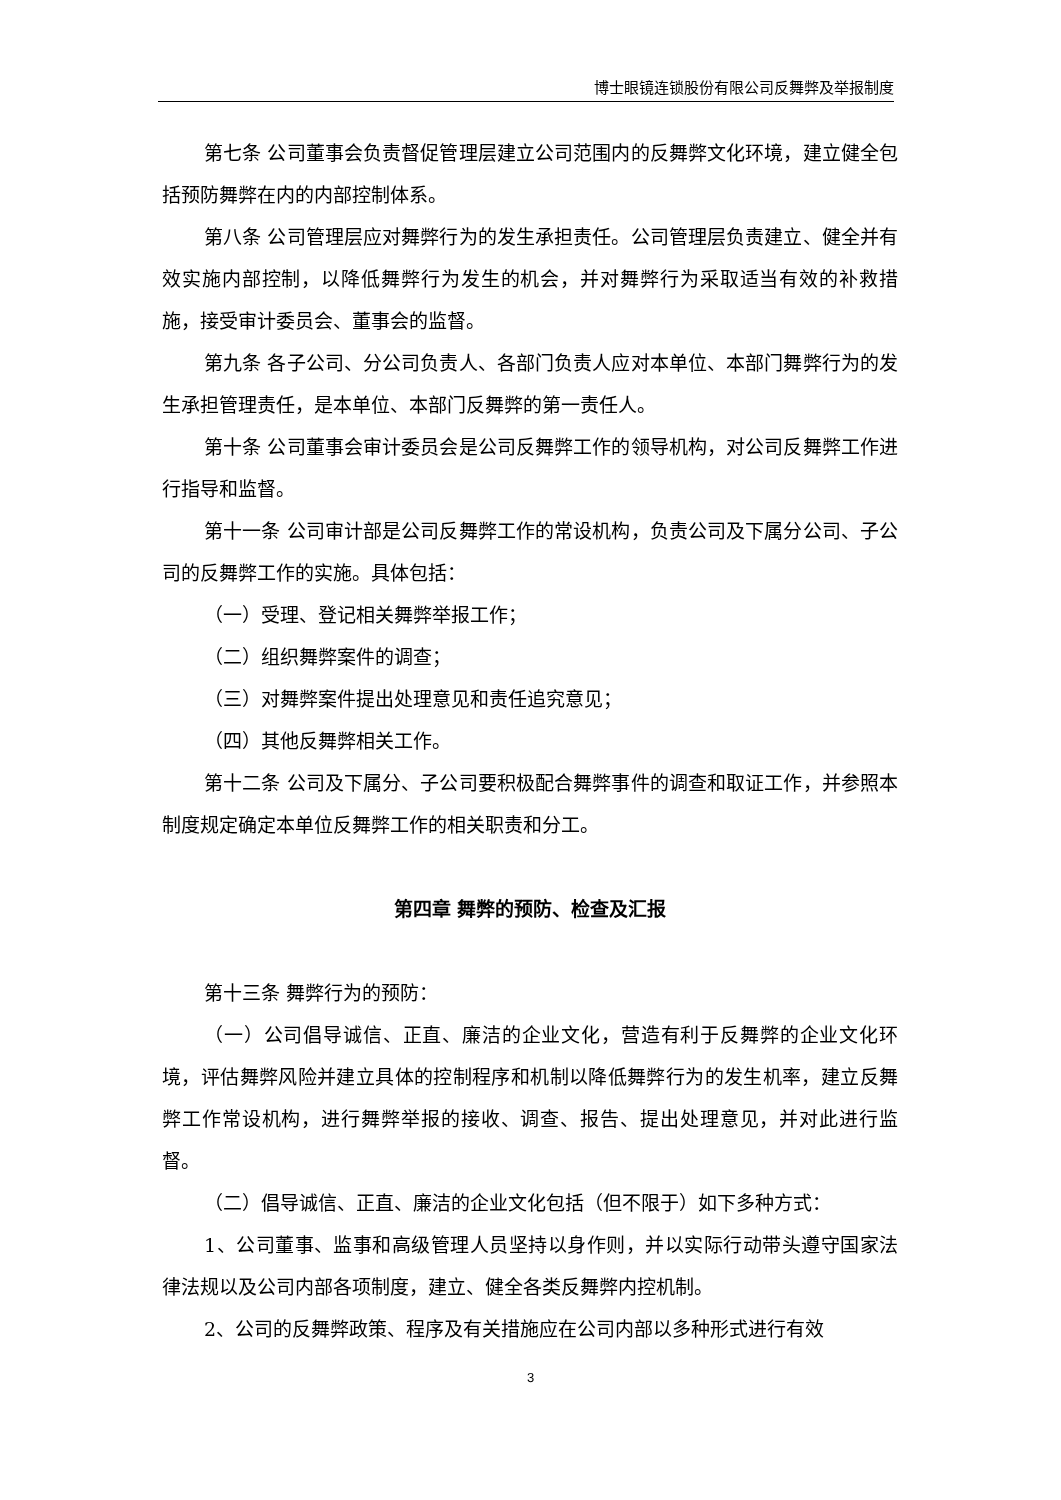博士眼镜连锁股份有限公司反舞弊及举报制度
第七条 公司董事会负责督促管理层建立公司范围内的反舞弊文化环境，建立健全包括预防舞弊在内的内部控制体系。
第八条 公司管理层应对舞弊行为的发生承担责任。公司管理层负责建立、健全并有效实施内部控制，以降低舞弊行为发生的机会，并对舞弊行为采取适当有效的补救措施，接受审计委员会、董事会的监督。
第九条 各子公司、分公司负责人、各部门负责人应对本单位、本部门舞弊行为的发生承担管理责任，是本单位、本部门反舞弊的第一责任人。
第十条 公司董事会审计委员会是公司反舞弊工作的领导机构，对公司反舞弊工作进行指导和监督。
第十一条 公司审计部是公司反舞弊工作的常设机构，负责公司及下属分公司、子公司的反舞弊工作的实施。具体包括：
（一）受理、登记相关舞弊举报工作；
（二）组织舞弊案件的调查；
（三）对舞弊案件提出处理意见和责任追究意见；
（四）其他反舞弊相关工作。
第十二条 公司及下属分、子公司要积极配合舞弊事件的调查和取证工作，并参照本制度规定确定本单位反舞弊工作的相关职责和分工。
第四章 舞弊的预防、检查及汇报
第十三条 舞弊行为的预防：
（一）公司倡导诚信、正直、廉洁的企业文化，营造有利于反舞弊的企业文化环境，评估舞弊风险并建立具体的控制程序和机制以降低舞弊行为的发生机率，建立反舞弊工作常设机构，进行舞弊举报的接收、调查、报告、提出处理意见，并对此进行监督。
（二）倡导诚信、正直、廉洁的企业文化包括（但不限于）如下多种方式：
1、公司董事、监事和高级管理人员坚持以身作则，并以实际行动带头遵守国家法律法规以及公司内部各项制度，建立、健全各类反舞弊内控机制。
2、公司的反舞弊政策、程序及有关措施应在公司内部以多种形式进行有效
3